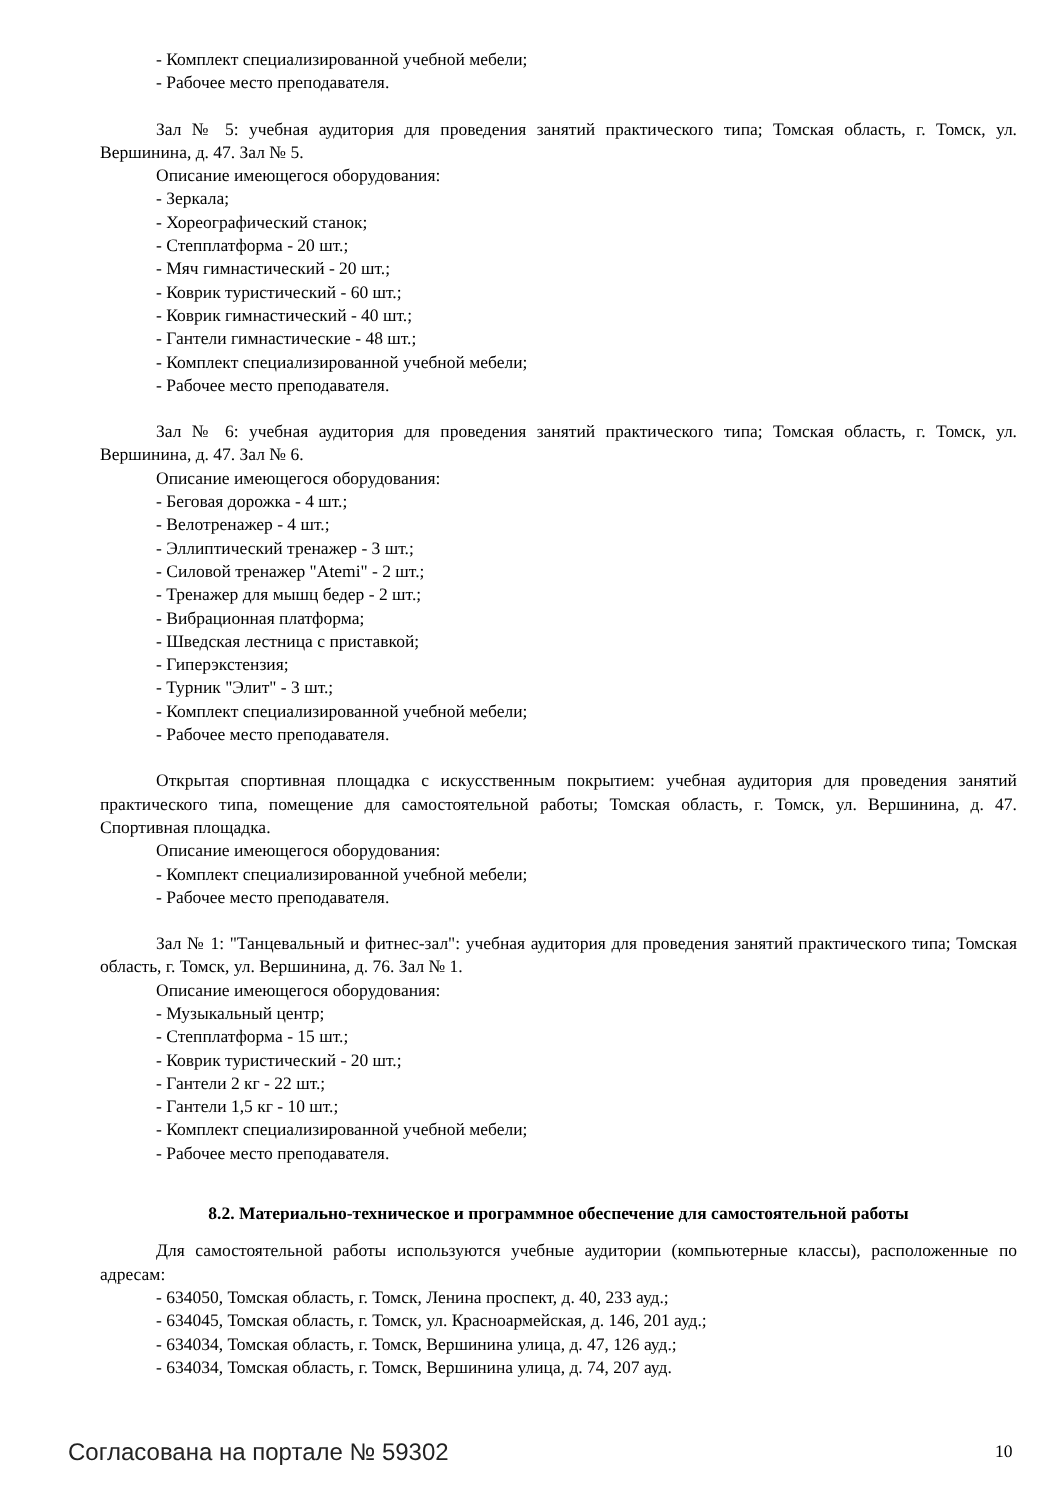- Комплект специализированной учебной мебели;
- Рабочее место преподавателя.
Зал № 5: учебная аудитория для проведения занятий практического типа; Томская область, г. Томск, ул. Вершинина, д. 47. Зал № 5.
Описание имеющегося оборудования:
- Зеркала;
- Хореографический станок;
- Степплатформа - 20 шт.;
- Мяч гимнастический - 20 шт.;
- Коврик туристический - 60 шт.;
- Коврик гимнастический - 40 шт.;
- Гантели гимнастические - 48 шт.;
- Комплект специализированной учебной мебели;
- Рабочее место преподавателя.
Зал № 6: учебная аудитория для проведения занятий практического типа; Томская область, г. Томск, ул. Вершинина, д. 47. Зал № 6.
Описание имеющегося оборудования:
- Беговая дорожка - 4 шт.;
- Велотренажер - 4 шт.;
- Эллиптический тренажер - 3 шт.;
- Силовой тренажер "Atemi" - 2 шт.;
- Тренажер для мышц бедер - 2 шт.;
- Вибрационная платформа;
- Шведская лестница с приставкой;
- Гиперэкстензия;
- Турник "Элит" - 3 шт.;
- Комплект специализированной учебной мебели;
- Рабочее место преподавателя.
Открытая спортивная площадка с искусственным покрытием: учебная аудитория для проведения занятий практического типа, помещение для самостоятельной работы; Томская область, г. Томск, ул. Вершинина, д. 47. Спортивная площадка.
Описание имеющегося оборудования:
- Комплект специализированной учебной мебели;
- Рабочее место преподавателя.
Зал № 1: "Танцевальный и фитнес-зал": учебная аудитория для проведения занятий практического типа; Томская область, г. Томск, ул. Вершинина, д. 76. Зал № 1.
Описание имеющегося оборудования:
- Музыкальный центр;
- Степплатформа - 15 шт.;
- Коврик туристический - 20 шт.;
- Гантели 2 кг - 22 шт.;
- Гантели 1,5 кг - 10 шт.;
- Комплект специализированной учебной мебели;
- Рабочее место преподавателя.
8.2. Материально-техническое и программное обеспечение для самостоятельной работы
Для самостоятельной работы используются учебные аудитории (компьютерные классы), расположенные по адресам:
- 634050, Томская область, г. Томск, Ленина проспект, д. 40, 233 ауд.;
- 634045, Томская область, г. Томск, ул. Красноармейская, д. 146, 201 ауд.;
- 634034, Томская область, г. Томск, Вершинина улица, д. 47, 126 ауд.;
- 634034, Томская область, г. Томск, Вершинина улица, д. 74, 207 ауд.
Согласована на портале № 59302 10